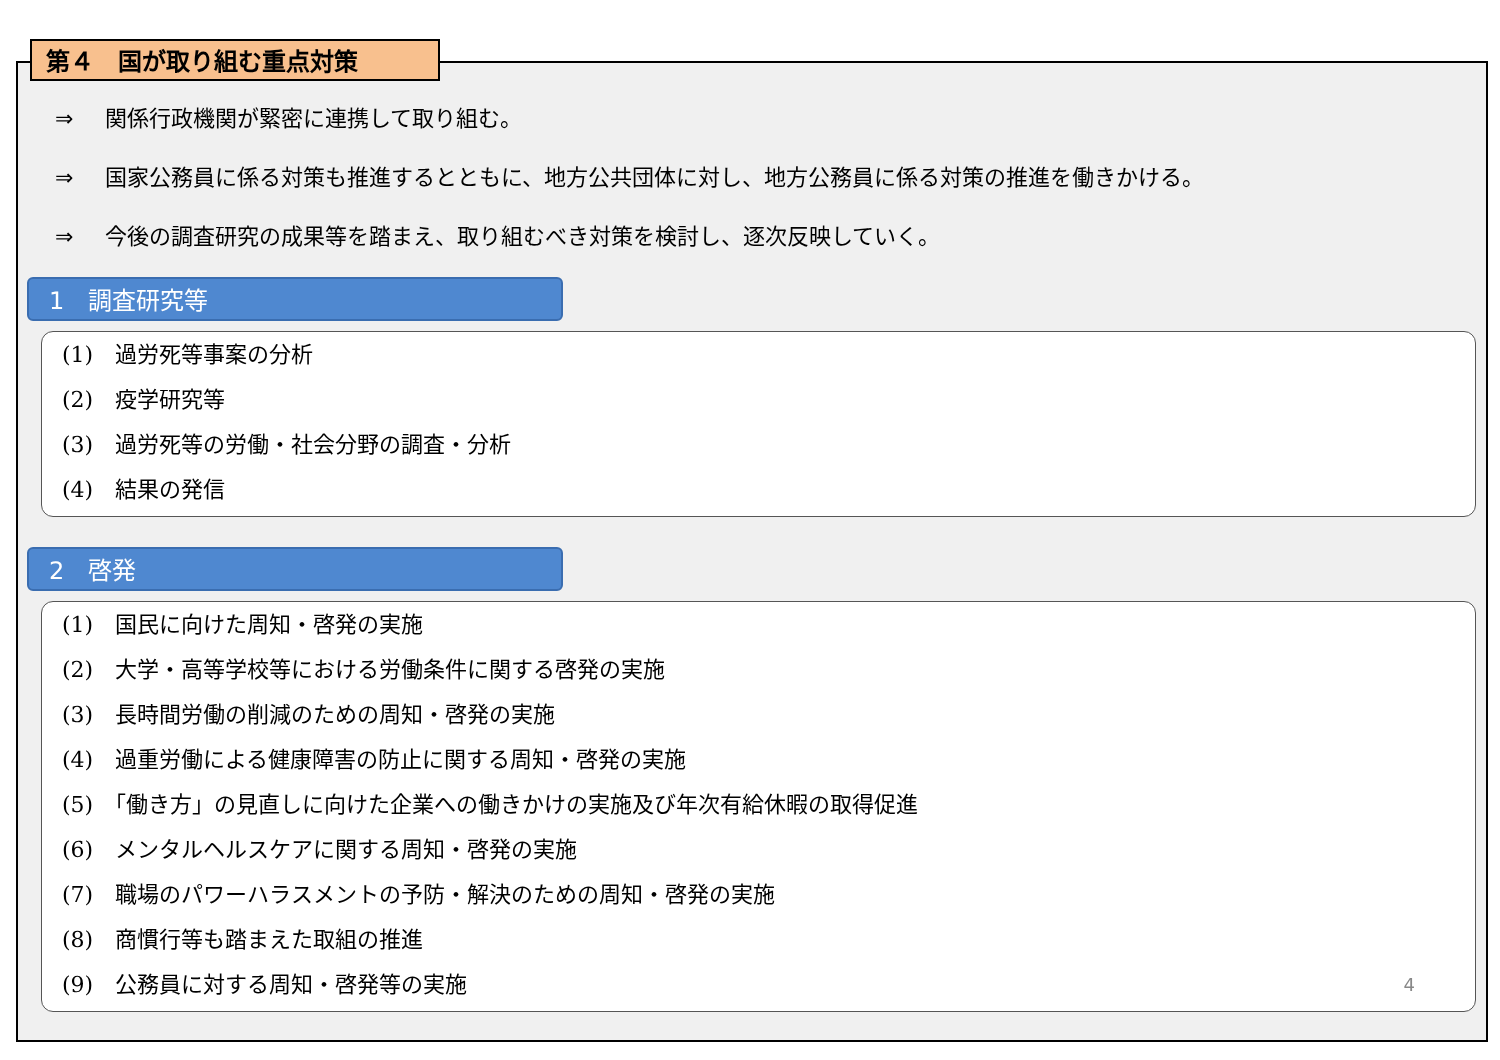第４　国が取り組む重点対策
⇒ 関係行政機関が緊密に連携して取り組む。
⇒ 国家公務員に係る対策も推進するとともに、地方公共団体に対し、地方公務員に係る対策の推進を働きかける。
⇒ 今後の調査研究の成果等を踏まえ、取り組むべき対策を検討し、逐次反映していく。
1　調査研究等
(1)　過労死等事案の分析
(2)　疫学研究等
(3)　過労死等の労働・社会分野の調査・分析
(4)　結果の発信
2　啓発
(1)　国民に向けた周知・啓発の実施
(2)　大学・高等学校等における労働条件に関する啓発の実施
(3)　長時間労働の削減のための周知・啓発の実施
(4)　過重労働による健康障害の防止に関する周知・啓発の実施
(5)　「働き方」の見直しに向けた企業への働きかけの実施及び年次有給休暇の取得促進
(6)　メンタルヘルスケアに関する周知・啓発の実施
(7)　職場のパワーハラスメントの予防・解決のための周知・啓発の実施
(8)　商慣行等も踏まえた取組の推進
(9)　公務員に対する周知・啓発等の実施 4